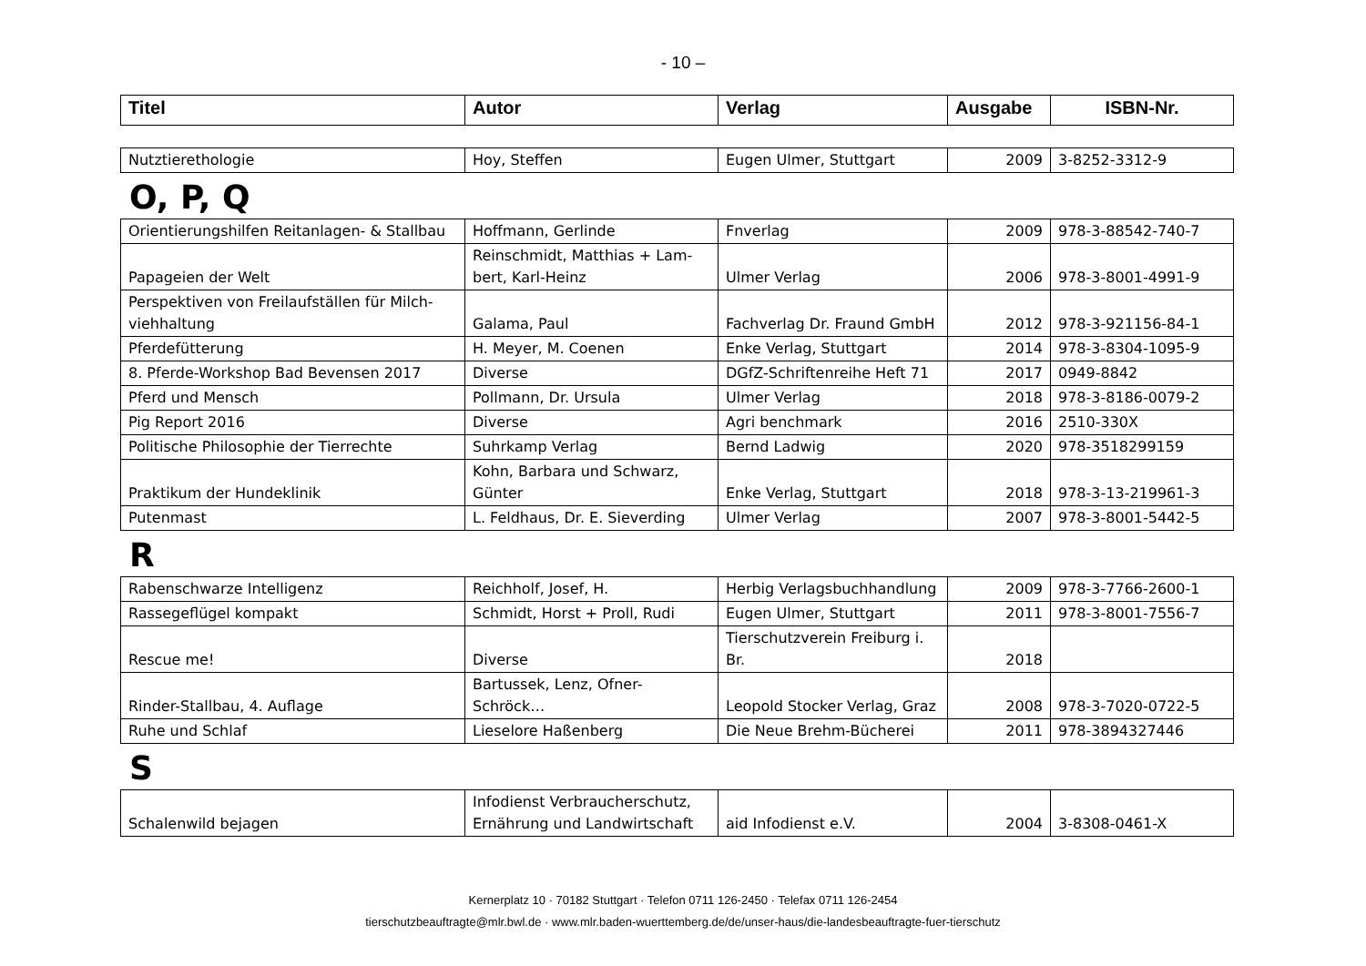- 10 –
| Titel | Autor | Verlag | Ausgabe | ISBN-Nr. |
| --- | --- | --- | --- | --- |
| Nutztierethologie | Hoy, Steffen | Eugen Ulmer, Stuttgart | 2009 | 3-8252-3312-9 |
O, P, Q
| Orientierungshilfen Reitanlagen- & Stallbau | Hoffmann, Gerlinde | Fnverlag | 2009 | 978-3-88542-740-7 |
| Papageien der Welt | Reinschmidt, Matthias + Lam- bert, Karl-Heinz | Ulmer Verlag | 2006 | 978-3-8001-4991-9 |
| Perspektiven von Freilaufställen für Milch- viehhaltung | Galama, Paul | Fachverlag Dr. Fraund GmbH | 2012 | 978-3-921156-84-1 |
| Pferdefütterung | H. Meyer, M. Coenen | Enke Verlag, Stuttgart | 2014 | 978-3-8304-1095-9 |
| 8. Pferde-Workshop Bad Bevensen 2017 | Diverse | DGfZ-Schriftenreihe Heft 71 | 2017 | 0949-8842 |
| Pferd und Mensch | Pollmann, Dr. Ursula | Ulmer Verlag | 2018 | 978-3-8186-0079-2 |
| Pig Report 2016 | Diverse | Agri benchmark | 2016 | 2510-330X |
| Politische Philosophie der Tierrechte | Suhrkamp Verlag | Bernd Ladwig | 2020 | 978-3518299159 |
| Praktikum der Hundeklinik | Kohn, Barbara und Schwarz, Günter | Enke Verlag, Stuttgart | 2018 | 978-3-13-219961-3 |
| Putenmast | L. Feldhaus, Dr. E. Sieverding | Ulmer Verlag | 2007 | 978-3-8001-5442-5 |
R
| Rabenschwarze Intelligenz | Reichholf, Josef, H. | Herbig Verlagsbuchhandlung | 2009 | 978-3-7766-2600-1 |
| Rassegeflügel kompakt | Schmidt, Horst + Proll, Rudi | Eugen Ulmer, Stuttgart | 2011 | 978-3-8001-7556-7 |
| Rescue me! | Diverse | Tierschutzverein Freiburg i. Br. | 2018 | |
| Rinder-Stallbau, 4. Auflage | Bartussek, Lenz, Ofner- Schröck… | Leopold Stocker Verlag, Graz | 2008 | 978-3-7020-0722-5 |
| Ruhe und Schlaf | Lieselore Haßenberg | Die Neue Brehm-Bücherei | 2011 | 978-3894327446 |
S
| Schalenwild bejagen | Infodienst Verbraucherschutz, Ernährung und Landwirtschaft | aid Infodienst e.V. | 2004 | 3-8308-0461-X |
Kernerplatz 10 · 70182 Stuttgart · Telefon 0711 126-2450 · Telefax 0711 126-2454
tierschutzbeauftragte@mlr.bwl.de · www.mlr.baden-wuerttemberg.de/de/unser-haus/die-landesbeauftragte-fuer-tierschutz